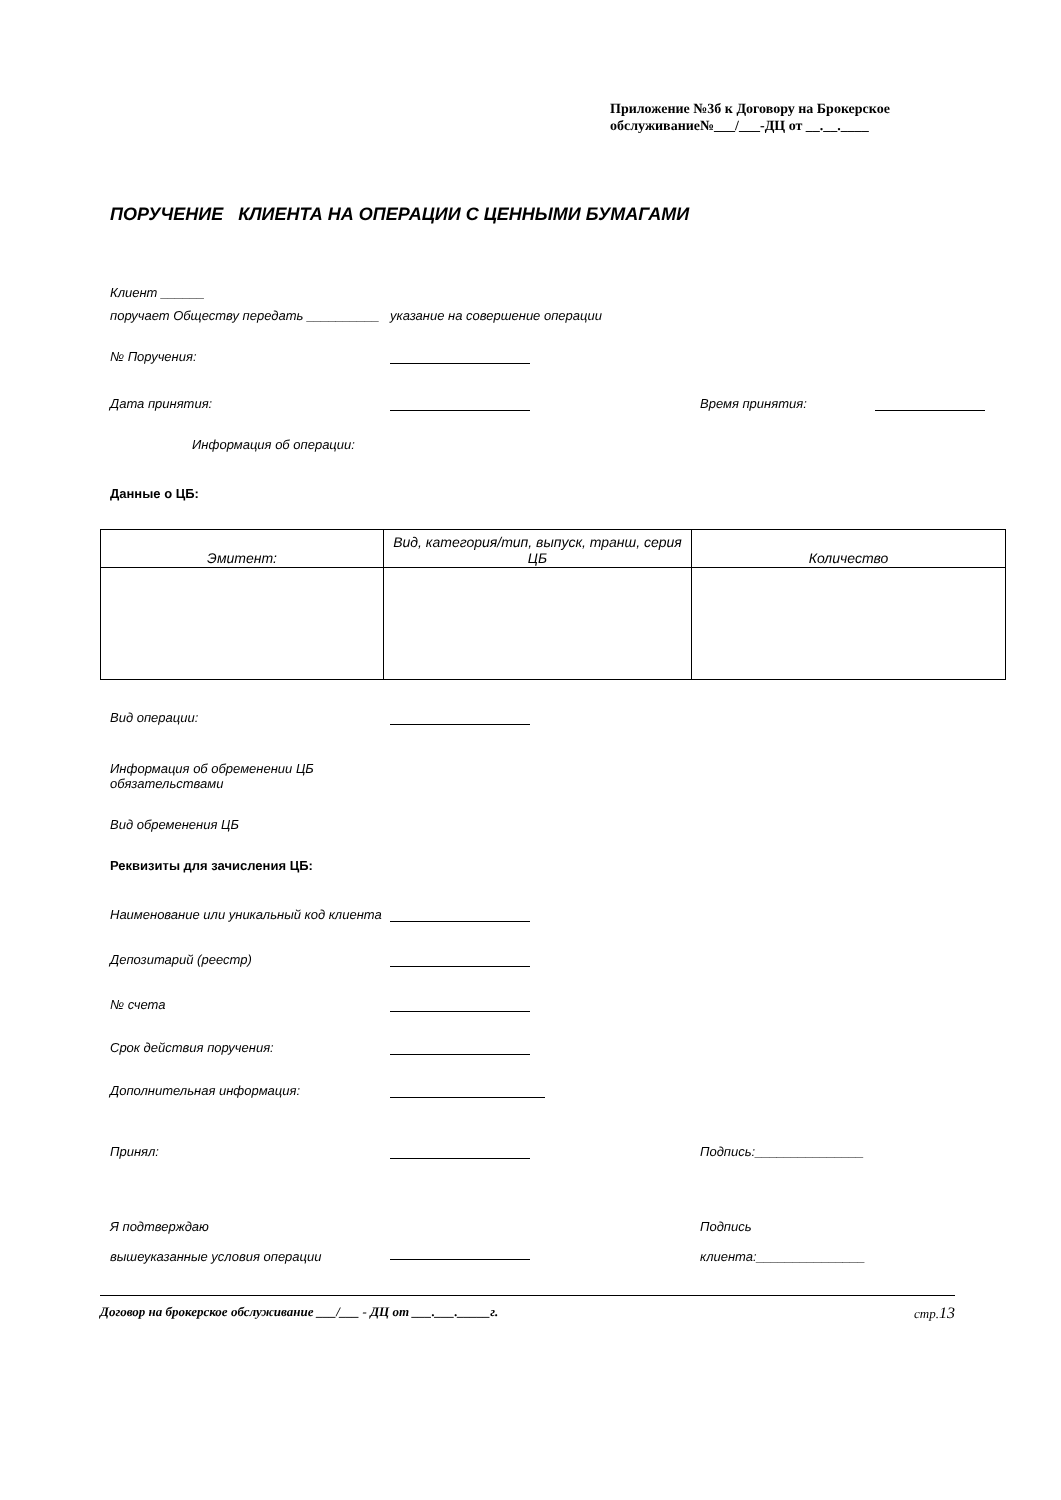Приложение №3б к Договору на Брокерское обслуживание№___/___-ДЦ от __.__.____
ПОРУЧЕНИЕ КЛИЕНТА НА ОПЕРАЦИИ С ЦЕННЫМИ БУМАГАМИ
Клиент ______
поручает Обществу передать __________ указание на совершение операции
№ Поручения:
Дата принятия: Время принятия:
Информация об операции:
Данные о ЦБ:
| Эмитент: | Вид, категория/тип, выпуск, транш, серия ЦБ | Количество |
Вид операции:
Информация об обременении ЦБ
обязательствами
Вид обременения ЦБ
Реквизиты для зачисления ЦБ:
Наименование или уникальный код клиента
Депозитарий (реестр)
№ счета
Срок действия поручения:
Дополнительная информация:
Принял: Подпись:_______________
Я подтверждаю
вышеуказанные условия операции
Подпись
клиента:_______________
Договор на брокерское обслуживание ___/___ - ДЦ от ___.___._____г. стр.13